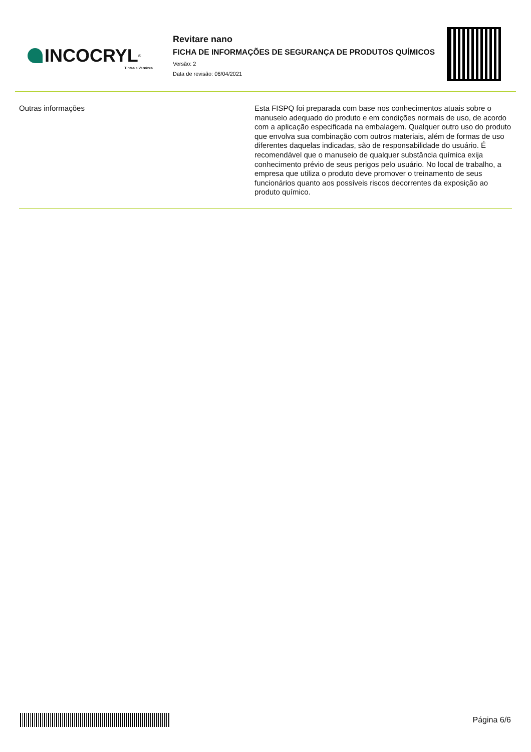INCOCRYL<sup>®</sup>
Tintas e Vernizes
Revitare nano
FICHA DE INFORMAÇÕES DE SEGURANÇA DE PRODUTOS QUÍMICOS
Versão: 2
Data de revisão: 06/04/2021
Outras informações
Esta FISPQ foi preparada com base nos conhecimentos atuais sobre o manuseio adequado do produto e em condições normais de uso, de acordo com a aplicação especificada na embalagem. Qualquer outro uso do produto que envolva sua combinação com outros materiais, além de formas de uso diferentes daquelas indicadas, são de responsabilidade do usuário. É recomendável que o manuseio de qualquer substância química exija conhecimento prévio de seus perigos pelo usuário. No local de trabalho, a empresa que utiliza o produto deve promover o treinamento de seus funcionários quanto aos possíveis riscos decorrentes da exposição ao produto químico.
Página 6/6